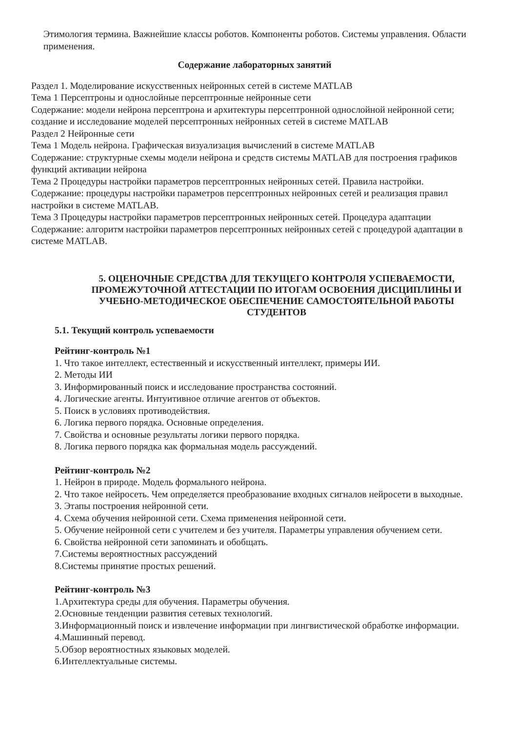Этимология термина. Важнейшие классы роботов. Компоненты роботов. Системы управления. Области применения.
Содержание лабораторных занятий
Раздел 1. Моделирование искусственных нейронных сетей в системе MATLAB
Тема 1 Персептроны и однослойные персептронные нейронные сети
Содержание: модели нейрона персептрона и архитектуры персептронной однослойной нейронной сети; создание и исследование моделей персептронных нейронных сетей в системе MATLAB
Раздел 2 Нейронные сети
Тема 1 Модель нейрона. Графическая визуализация вычислений в системе MATLAB
Содержание: структурные схемы модели нейрона и средств системы MATLAB для построения графиков функций активации нейрона
Тема 2 Процедуры настройки параметров персептронных нейронных сетей. Правила настройки.
Содержание: процедуры настройки параметров персептронных нейронных сетей и реализация правил настройки в системе MATLAB.
Тема 3 Процедуры настройки параметров персептронных нейронных сетей. Процедура адаптации
Содержание: алгоритм настройки параметров персептронных нейронных сетей с процедурой адаптации в системе MATLAB.
5. ОЦЕНОЧНЫЕ СРЕДСТВА ДЛЯ ТЕКУЩЕГО КОНТРОЛЯ УСПЕВАЕМОСТИ, ПРОМЕЖУТОЧНОЙ АТТЕСТАЦИИ ПО ИТОГАМ ОСВОЕНИЯ ДИСЦИПЛИНЫ И УЧЕБНО-МЕТОДИЧЕСКОЕ ОБЕСПЕЧЕНИЕ САМОСТОЯТЕЛЬНОЙ РАБОТЫ СТУДЕНТОВ
5.1. Текущий контроль успеваемости
Рейтинг-контроль №1
1. Что такое интеллект, естественный и искусственный интеллект, примеры ИИ.
2. Методы ИИ
3. Информированный поиск и исследование пространства состояний.
4. Логические агенты. Интуитивное отличие агентов от объектов.
5. Поиск в условиях противодействия.
6. Логика первого порядка. Основные определения.
7. Свойства и основные результаты логики первого порядка.
8. Логика первого порядка как формальная модель рассуждений.
Рейтинг-контроль №2
1. Нейрон в природе. Модель формального нейрона.
2. Что такое нейросеть. Чем определяется преобразование входных сигналов нейросети в выходные.
3. Этапы построения нейронной сети.
4. Схема обучения нейронной сети. Схема применения нейронной сети.
5. Обучение нейронной сети с учителем и без учителя. Параметры управления обучением сети.
6. Свойства нейронной сети запоминать и обобщать.
7.Системы вероятностных рассуждений
8.Системы принятие простых решений.
Рейтинг-контроль №3
1.Архитектура среды для обучения. Параметры обучения.
2.Основные тенденции развития сетевых технологий.
3.Информационный поиск и извлечение информации при лингвистической обработке информации.
4.Машинный перевод.
5.Обзор вероятностных языковых моделей.
6.Интеллектуальные системы.